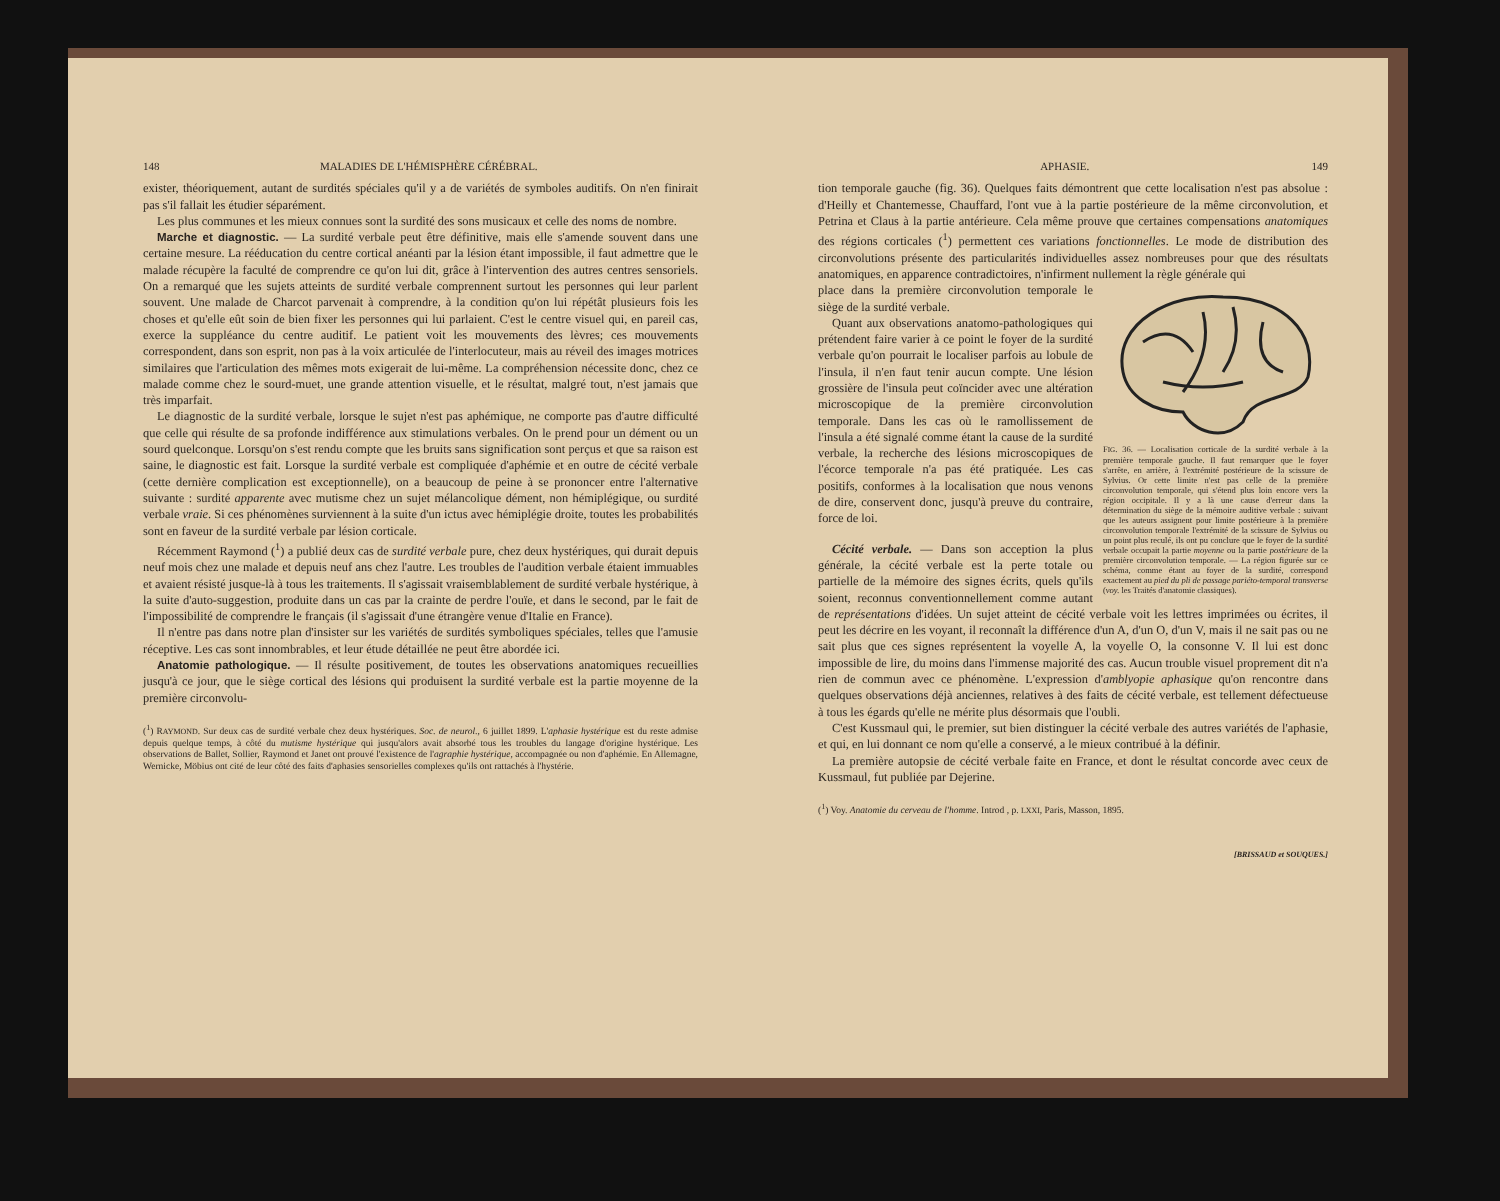148 MALADIES DE L'HÉMISPHÈRE CÉRÉBRAL.
exister, théoriquement, autant de surdités spéciales qu'il y a de variétés de symboles auditifs. On n'en finirait pas s'il fallait les étudier séparément.
Les plus communes et les mieux connues sont la surdité des sons musicaux et celle des noms de nombre.
Marche et diagnostic. — La surdité verbale peut être définitive, mais elle s'amende souvent dans une certaine mesure. La rééducation du centre cortical anéanti par la lésion étant impossible, il faut admettre que le malade récupère la faculté de comprendre ce qu'on lui dit, grâce à l'intervention des autres centres sensoriels. On a remarqué que les sujets atteints de surdité verbale comprennent surtout les personnes qui leur parlent souvent. Une malade de Charcot parvenait à comprendre, à la condition qu'on lui répétât plusieurs fois les choses et qu'elle eût soin de bien fixer les personnes qui lui parlaient. C'est le centre visuel qui, en pareil cas, exerce la suppléance du centre auditif. Le patient voit les mouvements des lèvres; ces mouvements correspondent, dans son esprit, non pas à la voix articulée de l'interlocuteur, mais au réveil des images motrices similaires que l'articulation des mêmes mots exigerait de lui-même. La compréhension nécessite donc, chez ce malade comme chez le sourd-muet, une grande attention visuelle, et le résultat, malgré tout, n'est jamais que très imparfait.
Le diagnostic de la surdité verbale, lorsque le sujet n'est pas aphémique, ne comporte pas d'autre difficulté que celle qui résulte de sa profonde indifférence aux stimulations verbales. On le prend pour un dément ou un sourd quelconque. Lorsqu'on s'est rendu compte que les bruits sans signification sont perçus et que sa raison est saine, le diagnostic est fait. Lorsque la surdité verbale est compliquée d'aphémie et en outre de cécité verbale (cette dernière complication est exceptionnelle), on a beaucoup de peine à se prononcer entre l'alternative suivante : surdité apparente avec mutisme chez un sujet mélancolique dément, non hémiplégique, ou surdité verbale vraie. Si ces phénomènes surviennent à la suite d'un ictus avec hémiplégie droite, toutes les probabilités sont en faveur de la surdité verbale par lésion corticale.
Récemment Raymond (<sup>1</sup>) a publié deux cas de surdité verbale pure, chez deux hystériques, qui durait depuis neuf mois chez une malade et depuis neuf ans chez l'autre. Les troubles de l'audition verbale étaient immuables et avaient résisté jusque-là à tous les traitements. Il s'agissait vraisemblablement de surdité verbale hystérique, à la suite d'auto-suggestion, produite dans un cas par la crainte de perdre l'ouïe, et dans le second, par le fait de l'impossibilité de comprendre le français (il s'agissait d'une étrangère venue d'Italie en France).
Il n'entre pas dans notre plan d'insister sur les variétés de surdités symboliques spéciales, telles que l'amusie réceptive. Les cas sont innombrables, et leur étude détaillée ne peut être abordée ici.
Anatomie pathologique. — Il résulte positivement, de toutes les observations anatomiques recueillies jusqu'à ce jour, que le siège cortical des lésions qui produisent la surdité verbale est la partie moyenne de la première circonvolu-
(<sup>1</sup>) RAYMOND. Sur deux cas de surdité verbale chez deux hystériques. Soc. de neurol., 6 juillet 1899. L'aphasie hystérique est du reste admise depuis quelque temps, à côté du mutisme hystérique qui jusqu'alors avait absorbé tous les troubles du langage d'origine hystérique. Les observations de Ballet, Sollier, Raymond et Janet ont prouvé l'existence de l'agraphie hystérique, accompagnée ou non d'aphémie. En Allemagne, Wernicke, Möbius ont cité de leur côté des faits d'aphasies sensorielles complexes qu'ils ont rattachés à l'hystérie.
APHASIE. 149
tion temporale gauche (fig. 36). Quelques faits démontrent que cette localisation n'est pas absolue : d'Heilly et Chantemesse, Chauffard, l'ont vue à la partie postérieure de la même circonvolution, et Petrina et Claus à la partie antérieure. Cela même prouve que certaines compensations anatomiques des régions corticales (<sup>1</sup>) permettent ces variations fonctionnelles. Le mode de distribution des circonvolutions présente des particularités individuelles assez nombreuses pour que des résultats anatomiques, en apparence contradictoires, n'infirment nullement la règle générale qui
FIG. 36. — Localisation corticale de la surdité verbale à la première temporale gauche. Il faut remarquer que le foyer s'arrête, en arrière, à l'extrémité postérieure de la scissure de Sylvius. Or cette limite n'est pas celle de la première circonvolution temporale, qui s'étend plus loin encore vers la région occipitale. Il y a là une cause d'erreur dans la détermination du siège de la mémoire auditive verbale : suivant que les auteurs assignent pour limite postérieure à la première circonvolution temporale l'extrémité de la scissure de Sylvius ou un point plus reculé, ils ont pu conclure que le foyer de la surdité verbale occupait la partie moyenne ou la partie postérieure de la première circonvolution temporale. — La région figurée sur ce schéma, comme étant au foyer de la surdité, correspond exactement au pied du pli de passage pariéto-temporal transverse (voy. les Traités d'anatomie classiques).
place dans la première circonvolution temporale le siège de la surdité verbale.
Quant aux observations anatomo-pathologiques qui prétendent faire varier à ce point le foyer de la surdité verbale qu'on pourrait le localiser parfois au lobule de l'insula, il n'en faut tenir aucun compte. Une lésion grossière de l'insula peut coïncider avec une altération microscopique de la première circonvolution temporale. Dans les cas où le ramollissement de l'insula a été signalé comme étant la cause de la surdité verbale, la recherche des lésions microscopiques de l'écorce temporale n'a pas été pratiquée. Les cas positifs, conformes à la localisation que nous venons de dire, conservent donc, jusqu'à preuve du contraire, force de loi.
Cécité verbale. — Dans son acception la plus générale, la cécité verbale est la perte totale ou partielle de la mémoire des signes écrits, quels qu'ils soient, reconnus conventionnellement comme autant de représentations d'idées. Un sujet atteint de cécité verbale voit les lettres imprimées ou écrites, il peut les décrire en les voyant, il reconnaît la différence d'un A, d'un O, d'un V, mais il ne sait pas ou ne sait plus que ces signes représentent la voyelle A, la voyelle O, la consonne V. Il lui est donc impossible de lire, du moins dans l'immense majorité des cas. Aucun trouble visuel proprement dit n'a rien de commun avec ce phénomène. L'expression d'amblyopie aphasique qu'on rencontre dans quelques observations déjà anciennes, relatives à des faits de cécité verbale, est tellement défectueuse à tous les égards qu'elle ne mérite plus désormais que l'oubli.
C'est Kussmaul qui, le premier, sut bien distinguer la cécité verbale des autres variétés de l'aphasie, et qui, en lui donnant ce nom qu'elle a conservé, a le mieux contribué à la définir.
La première autopsie de cécité verbale faite en France, et dont le résultat concorde avec ceux de Kussmaul, fut publiée par Dejerine.
(<sup>1</sup>) Voy. Anatomie du cerveau de l'homme. Introd , p. LXXI, Paris, Masson, 1895.
[BRISSAUD et SOUQUES.]